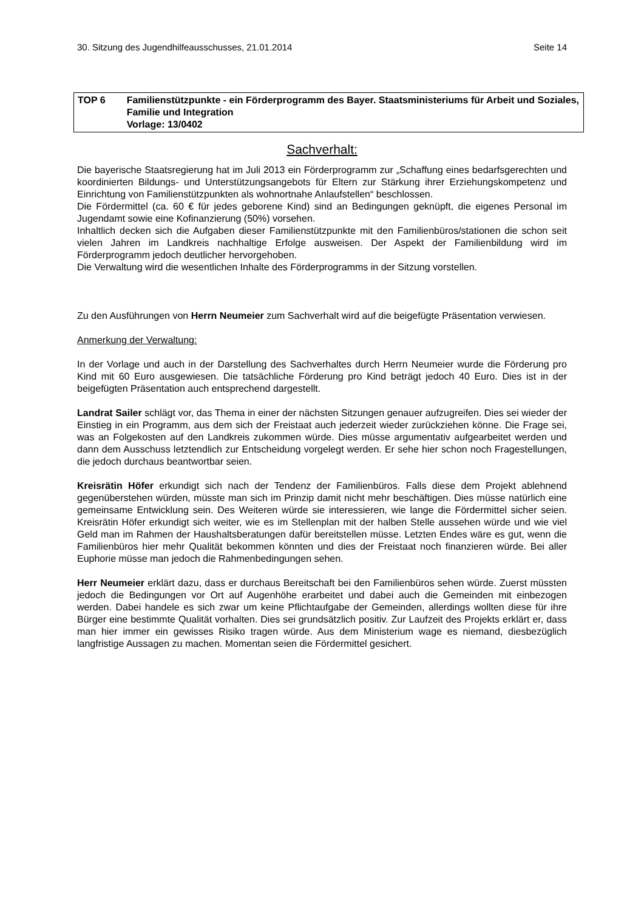30. Sitzung des Jugendhilfeausschusses, 21.01.2014 Seite 14
TOP 6 Familienstützpunkte - ein Förderprogramm des Bayer. Staatsministeriums für Arbeit und Soziales, Familie und Integration
Vorlage: 13/0402
Sachverhalt:
Die bayerische Staatsregierung hat im Juli 2013 ein Förderprogramm zur „Schaffung eines bedarfsgerechten und koordinierten Bildungs- und Unterstützungsangebots für Eltern zur Stärkung ihrer Erziehungskompetenz und Einrichtung von Familienstützpunkten als wohnortnahe Anlaufstellen“ beschlossen.
Die Fördermittel (ca. 60 € für jedes geborene Kind) sind an Bedingungen geknüpft, die eigenes Personal im Jugendamt sowie eine Kofinanzierung (50%) vorsehen.
Inhaltlich decken sich die Aufgaben dieser Familienstützpunkte mit den Familienbüros/stationen die schon seit vielen Jahren im Landkreis nachhaltige Erfolge ausweisen. Der Aspekt der Familienbildung wird im Förderprogramm jedoch deutlicher hervorgehoben.
Die Verwaltung wird die wesentlichen Inhalte des Förderprogramms in der Sitzung vorstellen.
Zu den Ausführungen von Herrn Neumeier zum Sachverhalt wird auf die beigefügte Präsentation verwiesen.
Anmerkung der Verwaltung:
In der Vorlage und auch in der Darstellung des Sachverhaltes durch Herrn Neumeier wurde die Förderung pro Kind mit 60 Euro ausgewiesen. Die tatsächliche Förderung pro Kind beträgt jedoch 40 Euro. Dies ist in der beigefügten Präsentation auch entsprechend dargestellt.
Landrat Sailer schlägt vor, das Thema in einer der nächsten Sitzungen genauer aufzugreifen. Dies sei wieder der Einstieg in ein Programm, aus dem sich der Freistaat auch jederzeit wieder zurückziehen könne. Die Frage sei, was an Folgekosten auf den Landkreis zukommen würde. Dies müsse argumentativ aufgearbeitet werden und dann dem Ausschuss letztendlich zur Entscheidung vorgelegt werden. Er sehe hier schon noch Fragestellungen, die jedoch durchaus beantwortbar seien.
Kreisrätin Höfer erkundigt sich nach der Tendenz der Familienbüros. Falls diese dem Projekt ablehnend gegenüberstehen würden, müsste man sich im Prinzip damit nicht mehr beschäftigen. Dies müsse natürlich eine gemeinsame Entwicklung sein. Des Weiteren würde sie interessieren, wie lange die Fördermittel sicher seien. Kreisrätin Höfer erkundigt sich weiter, wie es im Stellenplan mit der halben Stelle aussehen würde und wie viel Geld man im Rahmen der Haushaltsberatungen dafür bereitstellen müsse. Letzten Endes wäre es gut, wenn die Familienbüros hier mehr Qualität bekommen könnten und dies der Freistaat noch finanzieren würde. Bei aller Euphorie müsse man jedoch die Rahmenbedingungen sehen.
Herr Neumeier erklärt dazu, dass er durchaus Bereitschaft bei den Familienbüros sehen würde. Zuerst müssten jedoch die Bedingungen vor Ort auf Augenhöhe erarbeitet und dabei auch die Gemeinden mit einbezogen werden. Dabei handele es sich zwar um keine Pflichtaufgabe der Gemeinden, allerdings wollten diese für ihre Bürger eine bestimmte Qualität vorhalten. Dies sei grundsätzlich positiv. Zur Laufzeit des Projekts erklärt er, dass man hier immer ein gewisses Risiko tragen würde. Aus dem Ministerium wage es niemand, diesbezüglich langfristige Aussagen zu machen. Momentan seien die Fördermittel gesichert.